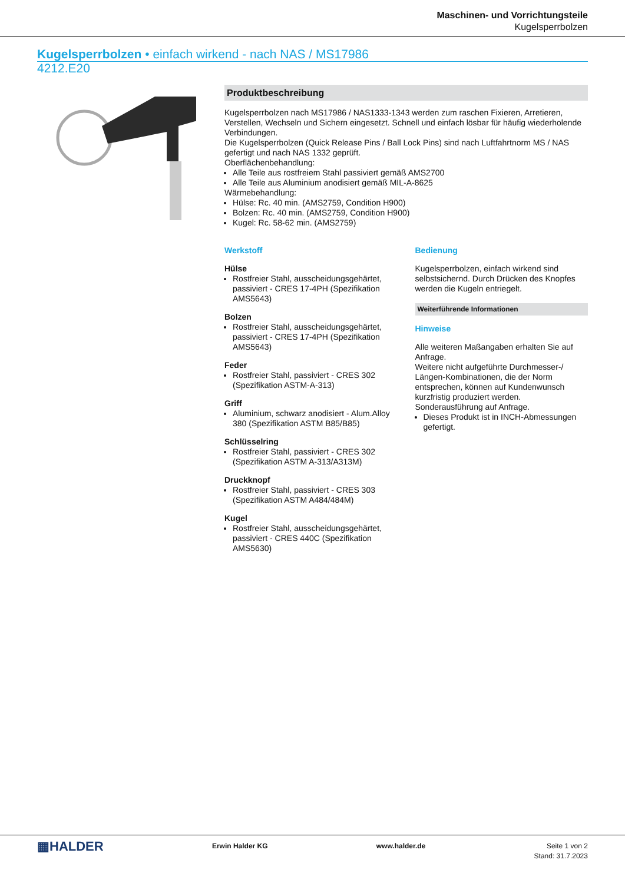Maschinen- und Vorrichtungsteile
Kugelsperrbolzen
Kugelsperrbolzen • einfach wirkend - nach NAS / MS17986
4212.E20
Produktbeschreibung
Kugelsperrbolzen nach MS17986 / NAS1333-1343 werden zum raschen Fixieren, Arretieren, Verstellen, Wechseln und Sichern eingesetzt. Schnell und einfach lösbar für häufig wiederholende Verbindungen.
Die Kugelsperrbolzen (Quick Release Pins / Ball Lock Pins) sind nach Luftfahrtnorm MS / NAS gefertigt und nach NAS 1332 geprüft.
Oberflächenbehandlung:
Alle Teile aus rostfreiem Stahl passiviert gemäß AMS2700
Alle Teile aus Aluminium anodisiert gemäß MIL-A-8625
Wärmebehandlung:
Hülse: Rc. 40 min. (AMS2759, Condition H900)
Bolzen: Rc. 40 min. (AMS2759, Condition H900)
Kugel: Rc. 58-62 min. (AMS2759)
Werkstoff
Hülse
Rostfreier Stahl, ausscheidungsgehärtet, passiviert - CRES 17-4PH (Spezifikation AMS5643)
Bolzen
Rostfreier Stahl, ausscheidungsgehärtet, passiviert - CRES 17-4PH (Spezifikation AMS5643)
Feder
Rostfreier Stahl, passiviert - CRES 302 (Spezifikation ASTM-A-313)
Griff
Aluminium, schwarz anodisiert - Alum.Alloy 380 (Spezifikation ASTM B85/B85)
Schlüsselring
Rostfreier Stahl, passiviert - CRES 302 (Spezifikation ASTM A-313/A313M)
Druckknopf
Rostfreier Stahl, passiviert - CRES 303 (Spezifikation ASTM A484/484M)
Kugel
Rostfreier Stahl, ausscheidungsgehärtet, passiviert - CRES 440C (Spezifikation AMS5630)
Bedienung
Kugelsperrbolzen, einfach wirkend sind selbstsichernd. Durch Drücken des Knopfes werden die Kugeln entriegelt.
Weiterführende Informationen
Hinweise
Alle weiteren Maßangaben erhalten Sie auf Anfrage.
Weitere nicht aufgeführte Durchmesser-/ Längen-Kombinationen, die der Norm entsprechen, können auf Kundenwunsch kurzfristig produziert werden.
Sonderausführung auf Anfrage.
Dieses Produkt ist in INCH-Abmessungen gefertigt.
▦HALDER
Erwin Halder KG www.halder.de Seite 1 von 2
Stand: 31.7.2023